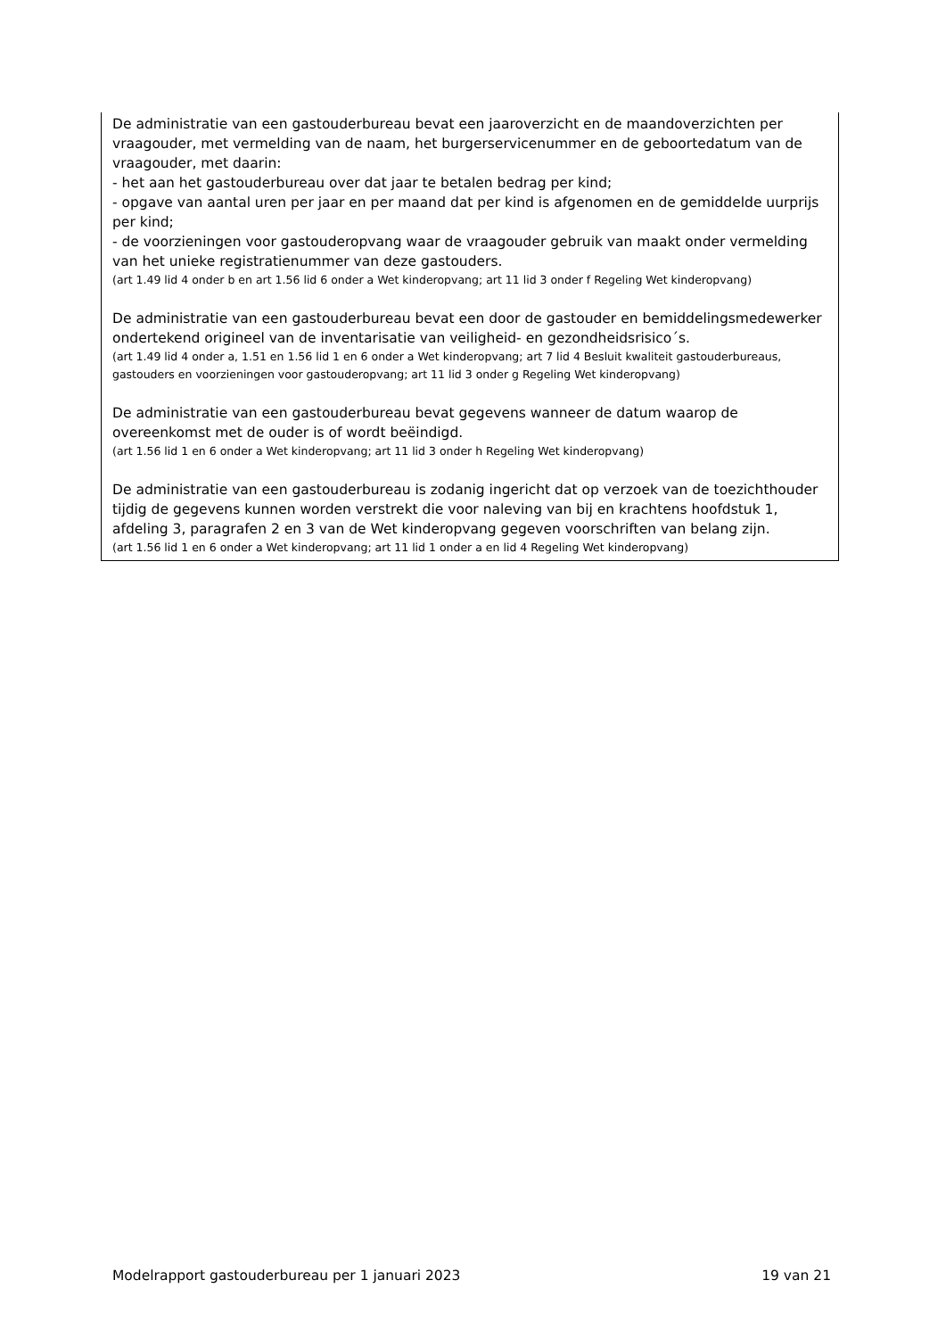De administratie van een gastouderbureau bevat een jaaroverzicht en de maandoverzichten per vraagouder, met vermelding van de naam, het burgerservicenummer en de geboortedatum van de vraagouder, met daarin:
- het aan het gastouderbureau over dat jaar te betalen bedrag per kind;
- opgave van aantal uren per jaar en per maand dat per kind is afgenomen en de gemiddelde uurprijs per kind;
- de voorzieningen voor gastouderopvang waar de vraagouder gebruik van maakt onder vermelding van het unieke registratienummer van deze gastouders.
(art 1.49 lid 4 onder b en art 1.56 lid 6 onder a Wet kinderopvang; art 11 lid 3 onder f Regeling Wet kinderopvang)
De administratie van een gastouderbureau bevat een door de gastouder en bemiddelingsmedewerker ondertekend origineel van de inventarisatie van veiligheid- en gezondheidsrisico´s.
(art 1.49 lid 4 onder a, 1.51 en 1.56 lid 1 en 6 onder a Wet kinderopvang; art 7 lid 4 Besluit kwaliteit gastouderbureaus, gastouders en voorzieningen voor gastouderopvang; art 11 lid 3 onder g Regeling Wet kinderopvang)
De administratie van een gastouderbureau bevat gegevens wanneer de datum waarop de overeenkomst met de ouder is of wordt beëindigd.
(art 1.56 lid 1 en 6 onder a Wet kinderopvang; art 11 lid 3 onder h Regeling Wet kinderopvang)
De administratie van een gastouderbureau is zodanig ingericht dat op verzoek van de toezichthouder tijdig de gegevens kunnen worden verstrekt die voor naleving van bij en krachtens hoofdstuk 1, afdeling 3, paragrafen 2 en 3 van de Wet kinderopvang gegeven voorschriften van belang zijn.
(art 1.56 lid 1 en 6 onder a Wet kinderopvang; art 11 lid 1 onder a en lid 4 Regeling Wet kinderopvang)
Modelrapport gastouderbureau per 1 januari 2023 19 van 21